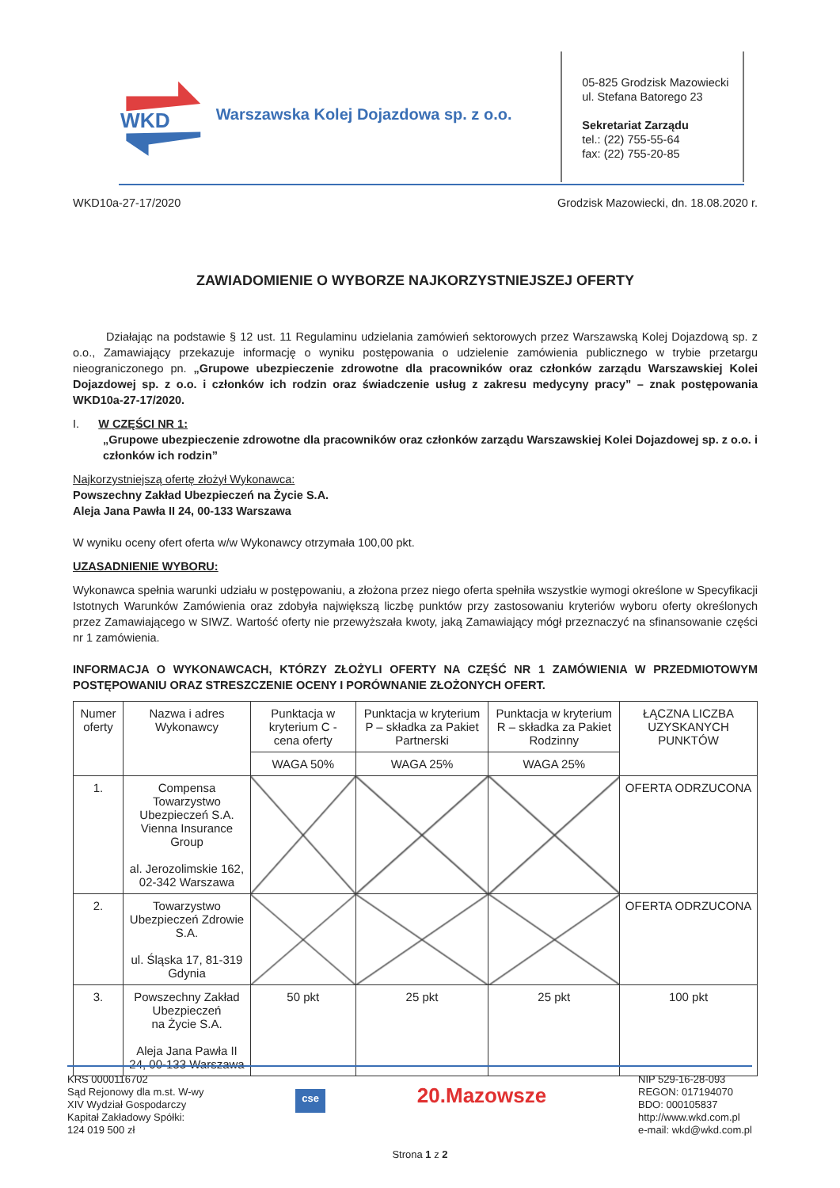WKD
Warszawska Kolej Dojazdowa sp. z o.o.
05-825 Grodzisk Mazowiecki
ul. Stefana Batorego 23
Sekretariat Zarządu
tel.: (22) 755-55-64
fax: (22) 755-20-85
WKD10a-27-17/2020 Grodzisk Mazowiecki, dn. 18.08.2020 r.
ZAWIADOMIENIE O WYBORZE NAJKORZYSTNIEJSZEJ OFERTY
Działając na podstawie § 12 ust. 11 Regulaminu udzielania zamówień sektorowych przez Warszawską Kolej Dojazdową sp. z o.o., Zamawiający przekazuje informację o wyniku postępowania o udzielenie zamówienia publicznego w trybie przetargu nieograniczonego pn. „Grupowe ubezpieczenie zdrowotne dla pracowników oraz członków zarządu Warszawskiej Kolei Dojazdowej sp. z o.o. i członków ich rodzin oraz świadczenie usług z zakresu medycyny pracy” – znak postępowania WKD10a-27-17/2020.
I. W CZĘŚCI NR 1:
„Grupowe ubezpieczenie zdrowotne dla pracowników oraz członków zarządu Warszawskiej Kolei Dojazdowej sp. z o.o. i członków ich rodzin”
Najkorzystniejszą ofertę złożył Wykonawca:
Powszechny Zakład Ubezpieczeń na Życie S.A.
Aleja Jana Pawła II 24, 00-133 Warszawa
W wyniku oceny ofert oferta w/w Wykonawcy otrzymała 100,00 pkt.
UZASADNIENIE WYBORU:
Wykonawca spełnia warunki udziału w postępowaniu, a złożona przez niego oferta spełniła wszystkie wymogi określone w Specyfikacji Istotnych Warunków Zamówienia oraz zdobyła największą liczbę punktów przy zastosowaniu kryteriów wyboru oferty określonych przez Zamawiającego w SIWZ. Wartość oferty nie przewyższała kwoty, jaką Zamawiający mógł przeznaczyć na sfinansowanie części nr 1 zamówienia.
INFORMACJA O WYKONAWCACH, KTÓRZY ZŁOŻYLI OFERTY NA CZĘŚĆ NR 1 ZAMÓWIENIA W PRZEDMIOTOWYM POSTĘPOWANIU ORAZ STRESZCZENIE OCENY I PORÓWNANIE ZŁOŻONYCH OFERT.
| Numer oferty | Nazwa i adres Wykonawcy | Punktacja w kryterium C - cena oferty | Punktacja w kryterium P – składka za Pakiet Partnerski | Punktacja w kryterium R – składka za Pakiet Rodzinny | ŁĄCZNA LICZBA UZYSKANYCH PUNKTÓW |
| --- | --- | --- | --- | --- | --- |
| | | WAGA 50% | WAGA 25% | WAGA 25% | |
| 1. | Compensa Towarzystwo Ubezpieczeń S.A. Vienna Insurance Group al. Jerozolimskie 162, 02-342 Warszawa | | | | OFERTA ODRZUCONA |
| 2. | Towarzystwo Ubezpieczeń Zdrowie S.A. ul. Śląska 17, 81-319 Gdynia | | | | OFERTA ODRZUCONA |
| 3. | Powszechny Zakład Ubezpieczeń na Życie S.A. Aleja Jana Pawła II 24, 00-133 Warszawa | 50 pkt | 25 pkt | 25 pkt | 100 pkt |
KRS 0000116702
Sąd Rejonowy dla m.st. W-wy
XIV Wydział Gospodarczy
Kapitał Zakładowy Spółki:
124 019 500 zł
cse
20.Mazowsze
NIP 529-16-28-093
REGON: 017194070
BDO: 000105837
http://www.wkd.com.pl
e-mail: wkd@wkd.com.pl
Strona 1 z 2